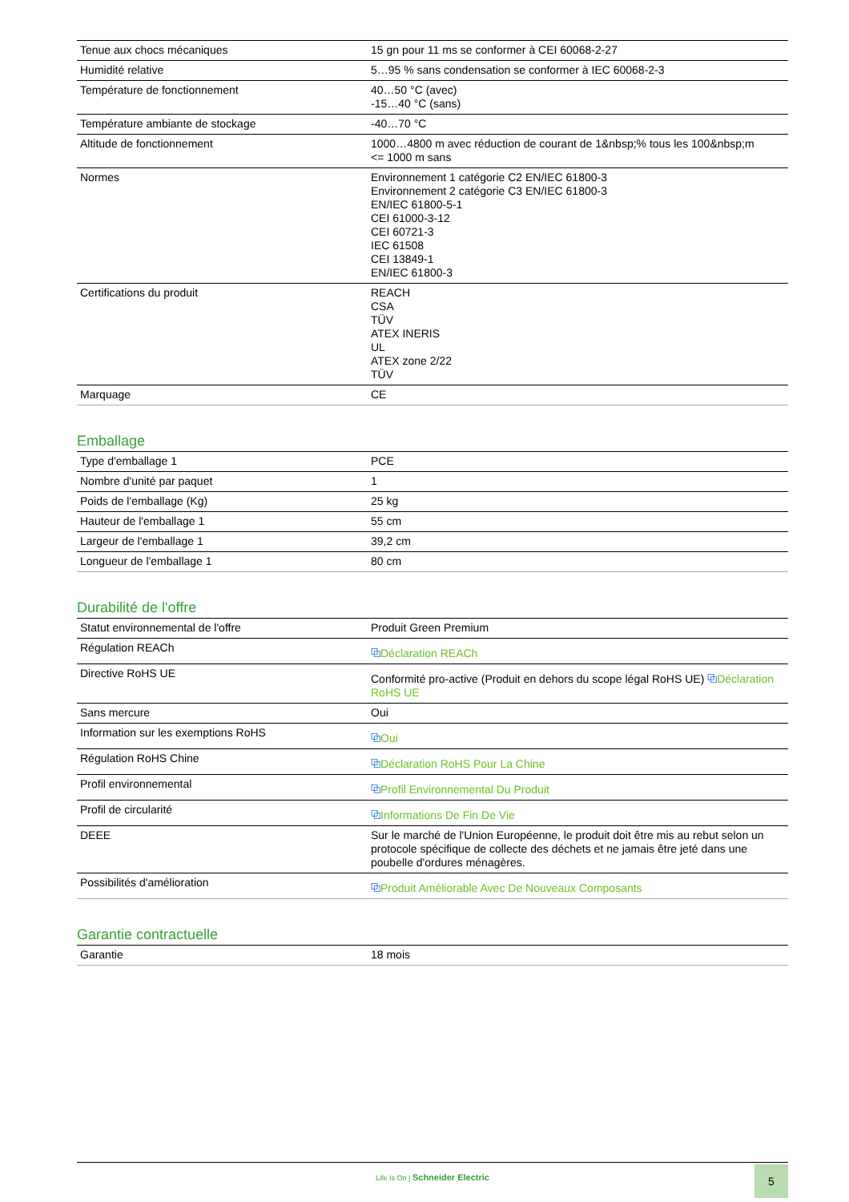| Tenue aux chocs mécaniques | 15 gn pour 11 ms se conformer à CEI 60068-2-27 |
| Humidité relative | 5…95 % sans condensation se conformer à IEC 60068-2-3 |
| Température de fonctionnement | 40…50 °C (avec) -15…40 °C (sans) |
| Température ambiante de stockage | -40…70 °C |
| Altitude de fonctionnement | 1000…4800 m avec réduction de courant de 1&nbsp;% tous les 100&nbsp;m <= 1000 m sans |
| Normes | Environnement 1 catégorie C2 EN/IEC 61800-3 Environnement 2 catégorie C3 EN/IEC 61800-3 EN/IEC 61800-5-1 CEI 61000-3-12 CEI 60721-3 IEC 61508 CEI 13849-1 EN/IEC 61800-3 |
| Certifications du produit | REACH CSA TÜV ATEX INERIS UL ATEX zone 2/22 TÜV |
| Marquage | CE |
Emballage
| Type d'emballage 1 | PCE |
| Nombre d'unité par paquet | 1 |
| Poids de l'emballage (Kg) | 25 kg |
| Hauteur de l'emballage 1 | 55 cm |
| Largeur de l'emballage 1 | 39,2 cm |
| Longueur de l'emballage 1 | 80 cm |
Durabilité de l'offre
| Statut environnemental de l'offre | Produit Green Premium |
| Régulation REACh | ⧉ Déclaration REACh |
| Directive RoHS UE | Conformité pro-active (Produit en dehors du scope légal RoHS UE) ⧉ Déclaration RoHS UE |
| Sans mercure | Oui |
| Information sur les exemptions RoHS | ⧉ Oui |
| Régulation RoHS Chine | ⧉ Déclaration RoHS Pour La Chine |
| Profil environnemental | ⧉ Profil Environnemental Du Produit |
| Profil de circularité | ⧉ Informations De Fin De Vie |
| DEEE | Sur le marché de l'Union Européenne, le produit doit être mis au rebut selon un protocole spécifique de collecte des déchets et ne jamais être jeté dans une poubelle d'ordures ménagères. |
| Possibilités d'amélioration | ⧉ Produit Améliorable Avec De Nouveaux Composants |
Garantie contractuelle
| Garantie | 18 mois |
Life Is On | Schneider Electric
5